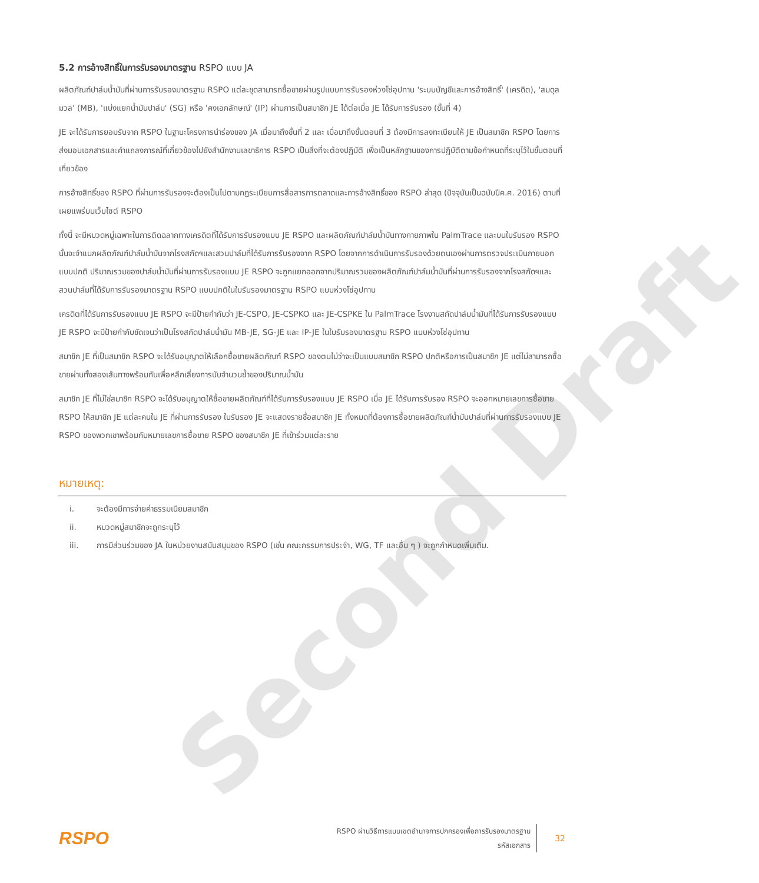Second Draft
5.2 การอ้างสิทธิ์ในการรับรองมาตรฐาน RSPO แบบ JA
ผลิตภัณฑ์ปาล์มน้ำมันที่ผ่านการรับรองมาตรฐาน RSPO แต่ละชุดสามารถซื้อขายผ่านรูปแบบการรับรองห่วงโซ่อุปทาน 'ระบบบัญชีและการอ้างสิทธิ์' (เครดิต), 'สมดุลมวล' (MB), 'แบ่งแยกน้ำมันปาล์ม' (SG) หรือ 'คงเอกลักษณ์' (IP) ผ่านการเป็นสมาชิก JE ได้ต่อเมื่อ JE ได้รับการรับรอง (ขั้นที่ 4)
JE จะได้รับการยอมรับจาก RSPO ในฐานะโครงการนำร่องของ JA เมื่อมาถึงขั้นที่ 2 และ เมื่อมาถึงขั้นตอนที่ 3 ต้องมีการลงทะเบียนให้ JE เป็นสมาชิก RSPO โดยการส่งมอบเอกสารและคำแถลงการณ์ที่เกี่ยวข้องไปยังสำนักงานเลขาธิการ RSPO เป็นสิ่งที่จะต้องปฏิบัติ เพื่อเป็นหลักฐานของการปฏิบัติตามข้อกำหนดที่ระบุไว้ในขั้นตอนที่เกี่ยวข้อง
การอ้างสิทธิ์ของ RSPO ที่ผ่านการรับรองจะต้องเป็นไปตามกฎระเบียบการสื่อสารการตลาดและการอ้างสิทธิ์ของ RSPO ล่าสุด (ปัจจุบันเป็นฉบับปีค.ศ. 2016) ตามที่เผยแพร่บนเว็บไซต์ RSPO
ทั้งนี้ จะมีหมวดหมู่เฉพาะในการติดฉลากทางเครดิตที่ได้รับการรับรองแบบ JE RSPO และผลิตภัณฑ์ปาล์มน้ำมันทางกายภาพใน PalmTrace และบนใบรับรอง RSPO นั้นจะจำแนกผลิตภัณฑ์ปาล์มน้ำมันจากโรงสกัดฯและสวนปาล์มที่ได้รับการรับรองจาก RSPO โดยจากการดำเนินการรับรองด้วยตนเองผ่านการตรวจประเมินภายนอกแบบปกติ ปริมาณรวมของปาล์มน้ำมันที่ผ่านการรับรองแบบ JE RSPO จะถูกแยกออกจากปริมาณรวมของผลิตภัณฑ์ปาล์มน้ำมันที่ผ่านการรับรองจากโรงสกัดฯและสวนปาล์มที่ได้รับการรับรองมาตรฐาน RSPO แบบปกติในใบรับรองมาตรฐาน RSPO แบบห่วงโซ่อุปทาน
เครดิตที่ได้รับการรับรองแบบ JE RSPO จะมีป้ายกำกับว่า JE-CSPO, JE-CSPKO และ JE-CSPKE ใน PalmTrace โรงงานสกัดปาล์มน้ำมันที่ได้รับการรับรองแบบ JE RSPO จะมีป้ายกำกับชัดเจนว่าเป็นโรงสกัดปาล์มน้ำมัน MB-JE, SG-JE และ IP-JE ในใบรับรองมาตรฐาน RSPO แบบห่วงโซ่อุปทาน
สมาชิก JE ที่เป็นสมาชิก RSPO จะได้รับอนุญาตให้เลือกซื้อขายผลิตภัณฑ์ RSPO ของตนไม่ว่าจะเป็นแบบสมาชิก RSPO ปกติหรือการเป็นสมาชิก JE แต่ไม่สามารถซื้อขายผ่านทั้งสองเส้นทางพร้อมกันเพื่อหลีกเลี่ยงการนับจำนวนซ้ำของปริมาณน้ำมัน
สมาชิก JE ที่ไม่ใช่สมาชิก RSPO จะได้รับอนุญาตให้ซื้อขายผลิตภัณฑ์ที่ได้รับการรับรองแบบ JE RSPO เมื่อ JE ได้รับการรับรอง RSPO จะออกหมายเลขการซื้อขาย RSPO ให้สมาชิก JE แต่ละคนใน JE ที่ผ่านการรับรอง ใบรับรอง JE จะแสดงรายชื่อสมาชิก JE ทั้งหมดที่ต้องการซื้อขายผลิตภัณฑ์น้ำมันปาล์มที่ผ่านการรับรองแบบ JE RSPO ของพวกเขาพร้อมกับหมายเลขการซื้อขาย RSPO ของสมาชิก JE ที่เข้าร่วมแต่ละราย
หมายเหตุ:
i. จะต้องมีการจ่ายค่าธรรมเนียมสมาชิก
ii. หมวดหมู่สมาชิกจะถูกระบุไว้
iii. การมีส่วนร่วมของ JA ในหน่วยงานสนับสนุนของ RSPO (เช่น คณะกรรมการประจำ, WG, TF และอื่น ๆ ) จะถูกกำหนดเพิ่มเติม.
RSPO
RSPO ผ่านวิธีการแบบเขตอำนาจการปกครองเพื่อการรับรองมาตรฐาน
รหัสเอกสาร
32